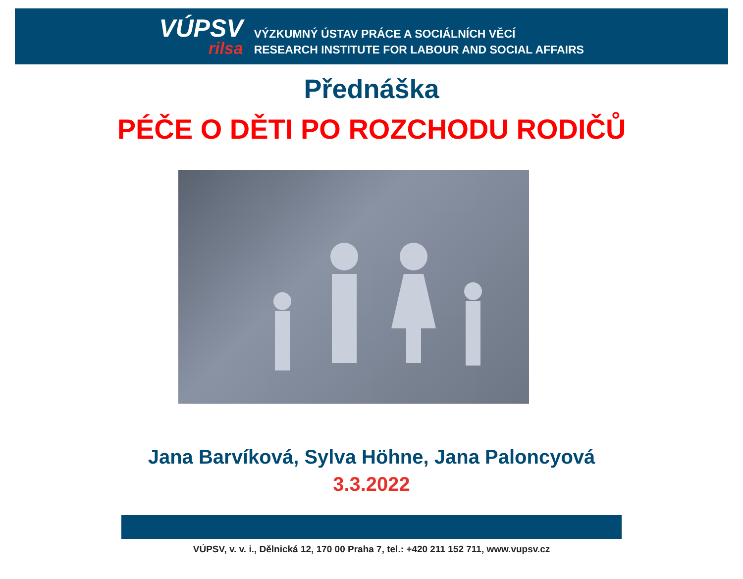VÚPSV
rilsa
VÝZKUMNÝ ÚSTAV PRÁCE A SOCIÁLNÍCH VĚCÍ
RESEARCH INSTITUTE FOR LABOUR AND SOCIAL AFFAIRS
Přednáška
PÉČE O DĚTI PO ROZCHODU RODIČŮ
Jana Barvíková, Sylva Höhne, Jana Paloncyová
3.3.2022
VÚPSV, v. v. i., Dělnická 12, 170 00 Praha 7, tel.: +420 211 152 711, www.vupsv.cz